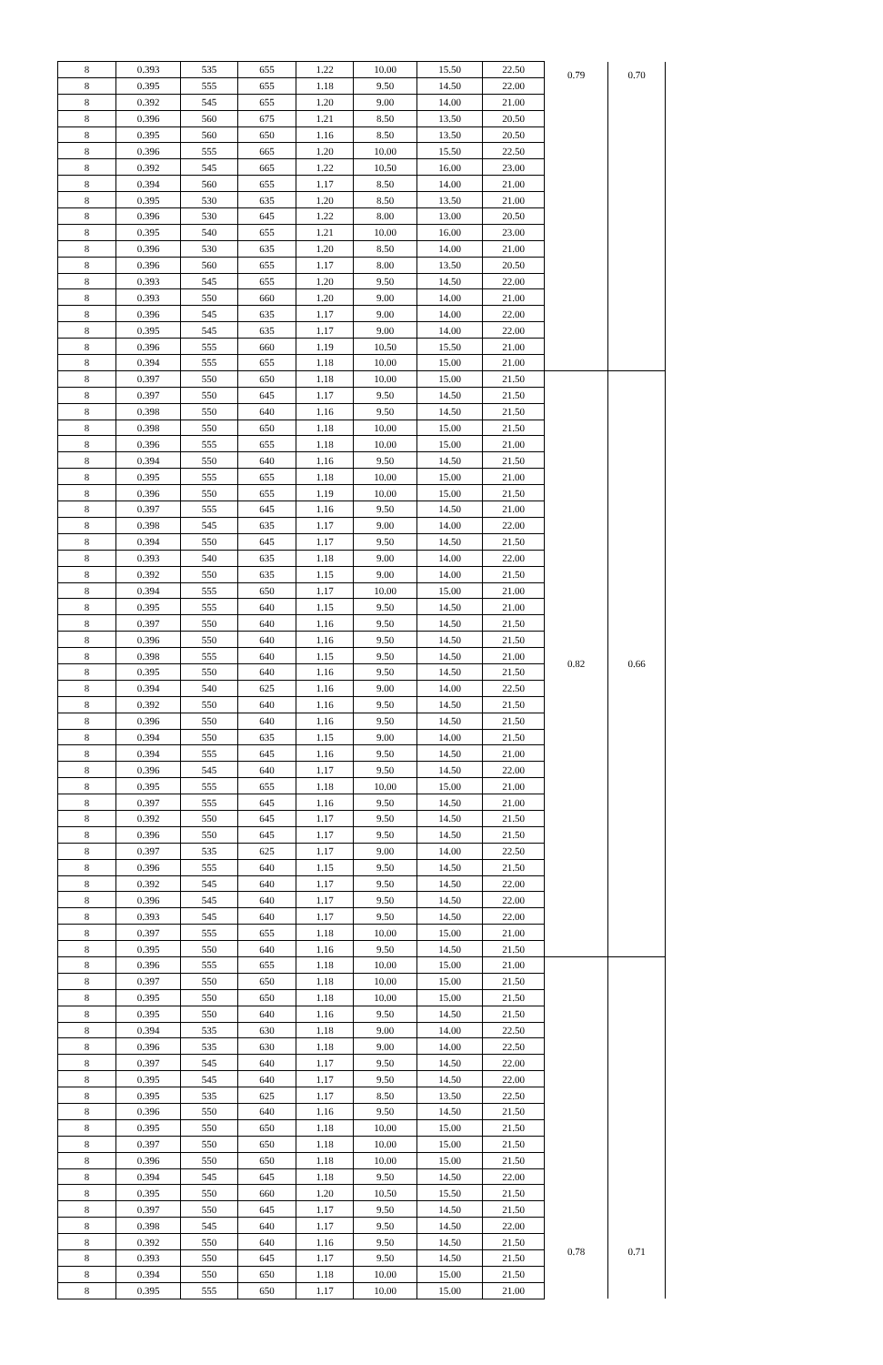| 8 | 0.393 | 535 | 655 | 1.22 | 10.00 | 15.50 | 22.50 | 0.79 | 0.70 |
| 8 | 0.395 | 555 | 655 | 1.18 | 9.50 | 14.50 | 22.00 | | |
| 8 | 0.392 | 545 | 655 | 1.20 | 9.00 | 14.00 | 21.00 | | |
| 8 | 0.396 | 560 | 675 | 1.21 | 8.50 | 13.50 | 20.50 | | |
| 8 | 0.395 | 560 | 650 | 1.16 | 8.50 | 13.50 | 20.50 | | |
| 8 | 0.396 | 555 | 665 | 1.20 | 10.00 | 15.50 | 22.50 | | |
| 8 | 0.392 | 545 | 665 | 1.22 | 10.50 | 16.00 | 23.00 | | |
| 8 | 0.394 | 560 | 655 | 1.17 | 8.50 | 14.00 | 21.00 | | |
| 8 | 0.395 | 530 | 635 | 1.20 | 8.50 | 13.50 | 21.00 | | |
| 8 | 0.396 | 530 | 645 | 1.22 | 8.00 | 13.00 | 20.50 | | |
| 8 | 0.395 | 540 | 655 | 1.21 | 10.00 | 16.00 | 23.00 | | |
| 8 | 0.396 | 530 | 635 | 1.20 | 8.50 | 14.00 | 21.00 | | |
| 8 | 0.396 | 560 | 655 | 1.17 | 8.00 | 13.50 | 20.50 | | |
| 8 | 0.393 | 545 | 655 | 1.20 | 9.50 | 14.50 | 22.00 | | |
| 8 | 0.393 | 550 | 660 | 1.20 | 9.00 | 14.00 | 21.00 | | |
| 8 | 0.396 | 545 | 635 | 1.17 | 9.00 | 14.00 | 22.00 | | |
| 8 | 0.395 | 545 | 635 | 1.17 | 9.00 | 14.00 | 22.00 | | |
| 8 | 0.396 | 555 | 660 | 1.19 | 10.50 | 15.50 | 21.00 | | |
| 8 | 0.394 | 555 | 655 | 1.18 | 10.00 | 15.00 | 21.00 | | |
| 8 | 0.397 | 550 | 650 | 1.18 | 10.00 | 15.00 | 21.50 | 0.82 | 0.66 |
| 8 | 0.397 | 550 | 645 | 1.17 | 9.50 | 14.50 | 21.50 | | |
| 8 | 0.398 | 550 | 640 | 1.16 | 9.50 | 14.50 | 21.50 | | |
| 8 | 0.398 | 550 | 650 | 1.18 | 10.00 | 15.00 | 21.50 | | |
| 8 | 0.396 | 555 | 655 | 1.18 | 10.00 | 15.00 | 21.00 | | |
| 8 | 0.394 | 550 | 640 | 1.16 | 9.50 | 14.50 | 21.50 | | |
| 8 | 0.395 | 555 | 655 | 1.18 | 10.00 | 15.00 | 21.00 | | |
| 8 | 0.396 | 550 | 655 | 1.19 | 10.00 | 15.00 | 21.50 | | |
| 8 | 0.397 | 555 | 645 | 1.16 | 9.50 | 14.50 | 21.00 | | |
| 8 | 0.398 | 545 | 635 | 1.17 | 9.00 | 14.00 | 22.00 | | |
| 8 | 0.394 | 550 | 645 | 1.17 | 9.50 | 14.50 | 21.50 | | |
| 8 | 0.393 | 540 | 635 | 1.18 | 9.00 | 14.00 | 22.00 | | |
| 8 | 0.392 | 550 | 635 | 1.15 | 9.00 | 14.00 | 21.50 | | |
| 8 | 0.394 | 555 | 650 | 1.17 | 10.00 | 15.00 | 21.00 | | |
| 8 | 0.395 | 555 | 640 | 1.15 | 9.50 | 14.50 | 21.00 | | |
| 8 | 0.397 | 550 | 640 | 1.16 | 9.50 | 14.50 | 21.50 | | |
| 8 | 0.396 | 550 | 640 | 1.16 | 9.50 | 14.50 | 21.50 | | |
| 8 | 0.398 | 555 | 640 | 1.15 | 9.50 | 14.50 | 21.00 | | |
| 8 | 0.395 | 550 | 640 | 1.16 | 9.50 | 14.50 | 21.50 | | |
| 8 | 0.394 | 540 | 625 | 1.16 | 9.00 | 14.00 | 22.50 | | |
| 8 | 0.392 | 550 | 640 | 1.16 | 9.50 | 14.50 | 21.50 | | |
| 8 | 0.396 | 550 | 640 | 1.16 | 9.50 | 14.50 | 21.50 | | |
| 8 | 0.394 | 550 | 635 | 1.15 | 9.00 | 14.00 | 21.50 | | |
| 8 | 0.394 | 555 | 645 | 1.16 | 9.50 | 14.50 | 21.00 | | |
| 8 | 0.396 | 545 | 640 | 1.17 | 9.50 | 14.50 | 22.00 | | |
| 8 | 0.395 | 555 | 655 | 1.18 | 10.00 | 15.00 | 21.00 | | |
| 8 | 0.397 | 555 | 645 | 1.16 | 9.50 | 14.50 | 21.00 | | |
| 8 | 0.392 | 550 | 645 | 1.17 | 9.50 | 14.50 | 21.50 | | |
| 8 | 0.396 | 550 | 645 | 1.17 | 9.50 | 14.50 | 21.50 | | |
| 8 | 0.397 | 535 | 625 | 1.17 | 9.00 | 14.00 | 22.50 | | |
| 8 | 0.396 | 555 | 640 | 1.15 | 9.50 | 14.50 | 21.50 | | |
| 8 | 0.392 | 545 | 640 | 1.17 | 9.50 | 14.50 | 22.00 | | |
| 8 | 0.396 | 545 | 640 | 1.17 | 9.50 | 14.50 | 22.00 | | |
| 8 | 0.393 | 545 | 640 | 1.17 | 9.50 | 14.50 | 22.00 | | |
| 8 | 0.397 | 555 | 655 | 1.18 | 10.00 | 15.00 | 21.00 | | |
| 8 | 0.395 | 550 | 640 | 1.16 | 9.50 | 14.50 | 21.50 | | |
| 8 | 0.396 | 555 | 655 | 1.18 | 10.00 | 15.00 | 21.00 | 0.78 | 0.71 |
| 8 | 0.397 | 550 | 650 | 1.18 | 10.00 | 15.00 | 21.50 | | |
| 8 | 0.395 | 550 | 650 | 1.18 | 10.00 | 15.00 | 21.50 | | |
| 8 | 0.395 | 550 | 640 | 1.16 | 9.50 | 14.50 | 21.50 | | |
| 8 | 0.394 | 535 | 630 | 1.18 | 9.00 | 14.00 | 22.50 | | |
| 8 | 0.396 | 535 | 630 | 1.18 | 9.00 | 14.00 | 22.50 | | |
| 8 | 0.397 | 545 | 640 | 1.17 | 9.50 | 14.50 | 22.00 | | |
| 8 | 0.395 | 545 | 640 | 1.17 | 9.50 | 14.50 | 22.00 | | |
| 8 | 0.395 | 535 | 625 | 1.17 | 8.50 | 13.50 | 22.50 | | |
| 8 | 0.396 | 550 | 640 | 1.16 | 9.50 | 14.50 | 21.50 | | |
| 8 | 0.395 | 550 | 650 | 1.18 | 10.00 | 15.00 | 21.50 | | |
| 8 | 0.397 | 550 | 650 | 1.18 | 10.00 | 15.00 | 21.50 | | |
| 8 | 0.396 | 550 | 650 | 1.18 | 10.00 | 15.00 | 21.50 | | |
| 8 | 0.394 | 545 | 645 | 1.18 | 9.50 | 14.50 | 22.00 | | |
| 8 | 0.395 | 550 | 660 | 1.20 | 10.50 | 15.50 | 21.50 | | |
| 8 | 0.397 | 550 | 645 | 1.17 | 9.50 | 14.50 | 21.50 | | |
| 8 | 0.398 | 545 | 640 | 1.17 | 9.50 | 14.50 | 22.00 | | |
| 8 | 0.392 | 550 | 640 | 1.16 | 9.50 | 14.50 | 21.50 | | |
| 8 | 0.393 | 550 | 645 | 1.17 | 9.50 | 14.50 | 21.50 | | |
| 8 | 0.394 | 550 | 650 | 1.18 | 10.00 | 15.00 | 21.50 | | |
| 8 | 0.395 | 555 | 650 | 1.17 | 10.00 | 15.00 | 21.00 | | |